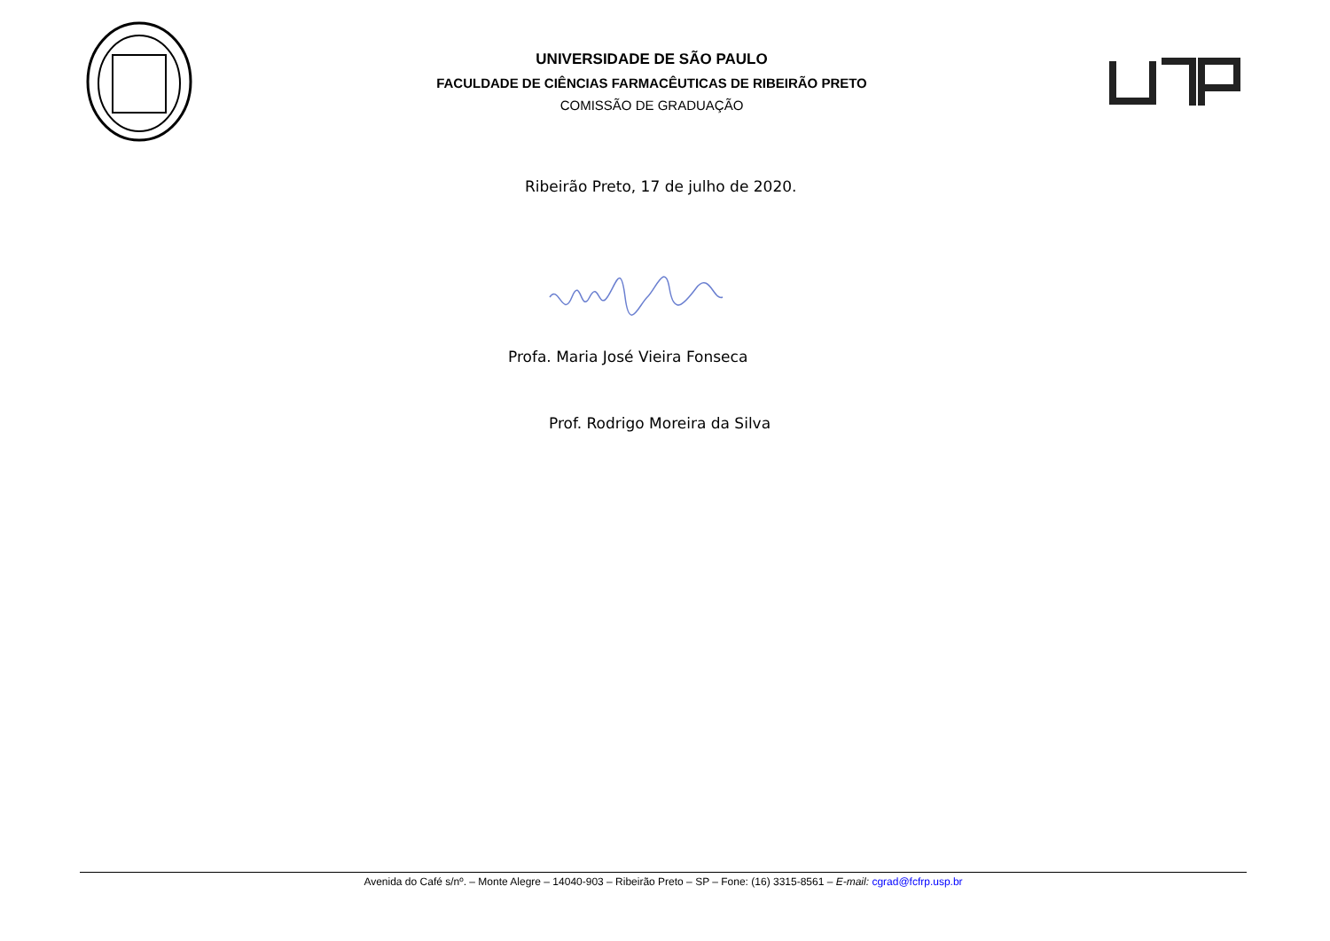UNIVERSIDADE DE SÃO PAULO
FACULDADE DE CIÊNCIAS FARMACÊUTICAS DE RIBEIRÃO PRETO
COMISSÃO DE GRADUAÇÃO
Ribeirão Preto, 17 de julho de 2020.
Profa. Maria José Vieira Fonseca
Prof. Rodrigo Moreira da Silva
Avenida do Café s/nº. – Monte Alegre – 14040-903 – Ribeirão Preto – SP – Fone: (16) 3315-8561 – E-mail: cgrad@fcfrp.usp.br